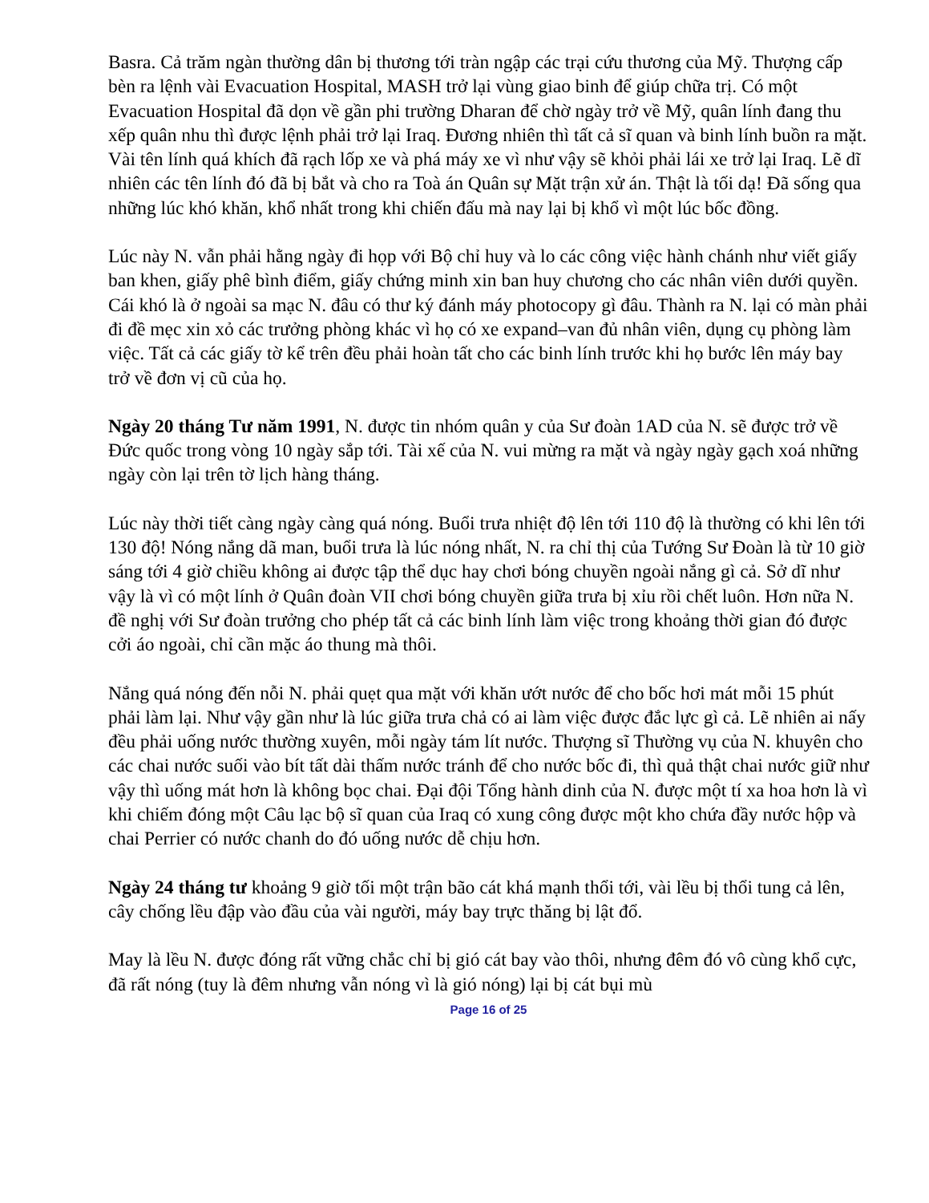Basra. Cả trăm ngàn thường dân bị thương tới tràn ngập các trại cứu thương của Mỹ. Thượng cấp bèn ra lệnh vài Evacuation Hospital, MASH trở lại vùng giao binh để giúp chữa trị. Có một Evacuation Hospital đã dọn về gần phi trường Dharan để chờ ngày trở về Mỹ, quân lính đang thu xếp quân nhu thì được lệnh phải trở lại Iraq. Đương nhiên thì tất cả sĩ quan và binh lính buồn ra mặt. Vài tên lính quá khích đã rạch lốp xe và phá máy xe vì như vậy sẽ khỏi phải lái xe trở lại Iraq. Lẽ dĩ nhiên các tên lính đó đã bị bắt và cho ra Toà án Quân sự Mặt trận xử án. Thật là tối dạ! Đã sống qua những lúc khó khăn, khổ nhất trong khi chiến đấu mà nay lại bị khổ vì một lúc bốc đồng.
Lúc này N. vẫn phải hằng ngày đi họp với Bộ chỉ huy và lo các công việc hành chánh như viết giấy ban khen, giấy phê bình điểm, giấy chứng minh xin ban huy chương cho các nhân viên dưới quyền. Cái khó là ở ngoài sa mạc N. đâu có thư ký đánh máy photocopy gì đâu. Thành ra N. lại có màn phải đi đề mẹc xin xỏ các trưởng phòng khác vì họ có xe expand–van đủ nhân viên, dụng cụ phòng làm việc. Tất cả các giấy tờ kể trên đều phải hoàn tất cho các binh lính trước khi họ bước lên máy bay trở về đơn vị cũ của họ.
Ngày 20 tháng Tư năm 1991, N. được tin nhóm quân y của Sư đoàn 1AD của N. sẽ được trở về Đức quốc trong vòng 10 ngày sắp tới. Tài xế của N. vui mừng ra mặt và ngày ngày gạch xoá những ngày còn lại trên tờ lịch hàng tháng.
Lúc này thời tiết càng ngày càng quá nóng. Buổi trưa nhiệt độ lên tới 110 độ là thường có khi lên tới 130 độ! Nóng nắng dã man, buổi trưa là lúc nóng nhất, N. ra chỉ thị của Tướng Sư Đoàn là từ 10 giờ sáng tới 4 giờ chiều không ai được tập thể dục hay chơi bóng chuyền ngoài nắng gì cả. Sở dĩ như vậy là vì có một lính ở Quân đoàn VII chơi bóng chuyền giữa trưa bị xỉu rồi chết luôn. Hơn nữa N. đề nghị với Sư đoàn trưởng cho phép tất cả các binh lính làm việc trong khoảng thời gian đó được cởi áo ngoài, chỉ cần mặc áo thung mà thôi.
Nắng quá nóng đến nỗi N. phải quẹt qua mặt với khăn ướt nước để cho bốc hơi mát mỗi 15 phút phải làm lại. Như vậy gần như là lúc giữa trưa chả có ai làm việc được đắc lực gì cả. Lẽ nhiên ai nấy đều phải uống nước thường xuyên, mỗi ngày tám lít nước. Thượng sĩ Thường vụ của N. khuyên cho các chai nước suối vào bít tất dài thấm nước tránh để cho nước bốc đi, thì quả thật chai nước giữ như vậy thì uống mát hơn là không bọc chai. Đại đội Tổng hành dinh của N. được một tí xa hoa hơn là vì khi chiếm đóng một Câu lạc bộ sĩ quan của Iraq có xung công được một kho chứa đầy nước hộp và chai Perrier có nước chanh do đó uống nước dễ chịu hơn.
Ngày 24 tháng tư khoảng 9 giờ tối một trận bão cát khá mạnh thổi tới, vài lều bị thổi tung cả lên, cây chống lều đập vào đầu của vài người, máy bay trực thăng bị lật đổ.
May là lều N. được đóng rất vững chắc chỉ bị gió cát bay vào thôi, nhưng đêm đó vô cùng khổ cực, đã rất nóng (tuy là đêm nhưng vẫn nóng vì là gió nóng) lại bị cát bụi mù
Page 16 of 25